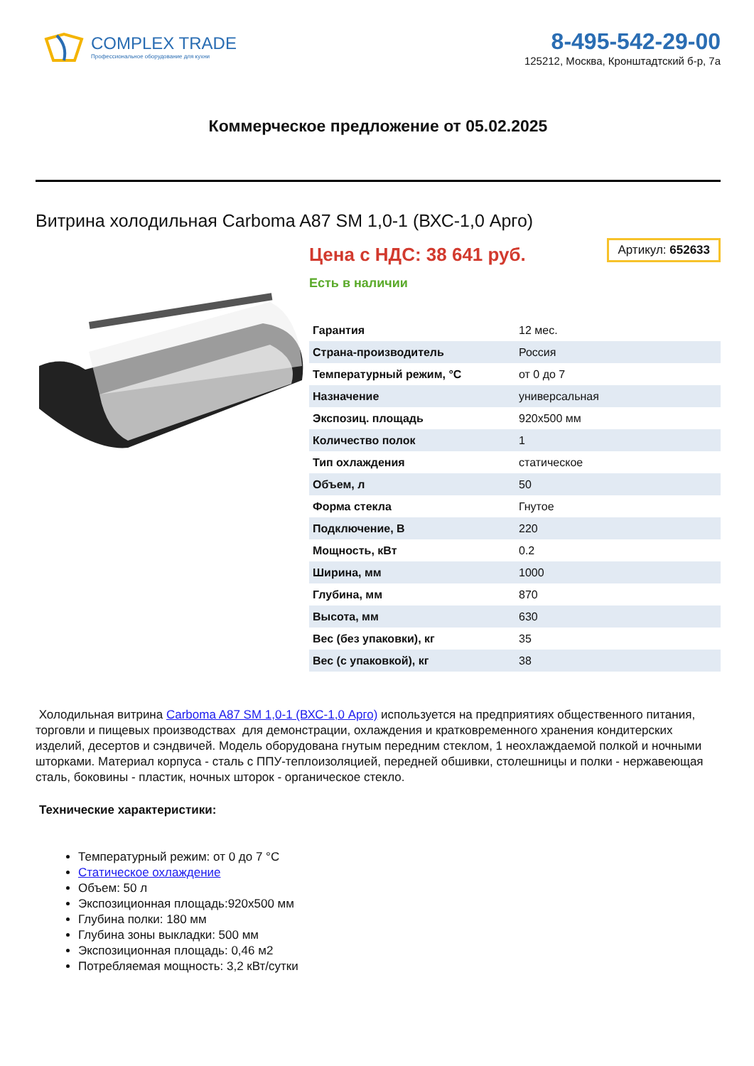COMPLEX TRADE
Профессиональное оборудование для кухни
8-495-542-29-00
125212, Москва, Кронштадтский б-р, 7а
Коммерческое предложение от 05.02.2025
Витрина холодильная Carboma A87 SM 1,0-1 (ВХС-1,0 Арго)
Цена с НДС: 38 641 руб.
Артикул: 652633
Есть в наличии
| Гарантия | 12 мес. |
| Страна-производитель | Россия |
| Температурный режим, °C | от 0 до 7 |
| Назначение | универсальная |
| Экспозиц. площадь | 920x500 мм |
| Количество полок | 1 |
| Тип охлаждения | статическое |
| Объем, л | 50 |
| Форма стекла | Гнутое |
| Подключение, В | 220 |
| Мощность, кВт | 0.2 |
| Ширина, мм | 1000 |
| Глубина, мм | 870 |
| Высота, мм | 630 |
| Вес (без упаковки), кг | 35 |
| Вес (с упаковкой), кг | 38 |
Холодильная витрина Carboma A87 SM 1,0-1 (ВХС-1,0 Арго) используется на предприятиях общественного питания, торговли и пищевых производствах для демонстрации, охлаждения и кратковременного хранения кондитерских изделий, десертов и сэндвичей. Модель оборудована гнутым передним стеклом, 1 неохлаждаемой полкой и ночными шторками. Материал корпуса - сталь с ППУ-теплоизоляцией, передней обшивки, столешницы и полки - нержавеющая сталь, боковины - пластик, ночных шторок - органическое стекло.
Технические характеристики:
Температурный режим: от 0 до 7 °C
Статическое охлаждение
Объем: 50 л
Экспозиционная площадь:920х500 мм
Глубина полки: 180 мм
Глубина зоны выкладки: 500 мм
Экспозиционная площадь: 0,46 м2
Потребляемая мощность: 3,2 кВт/сутки